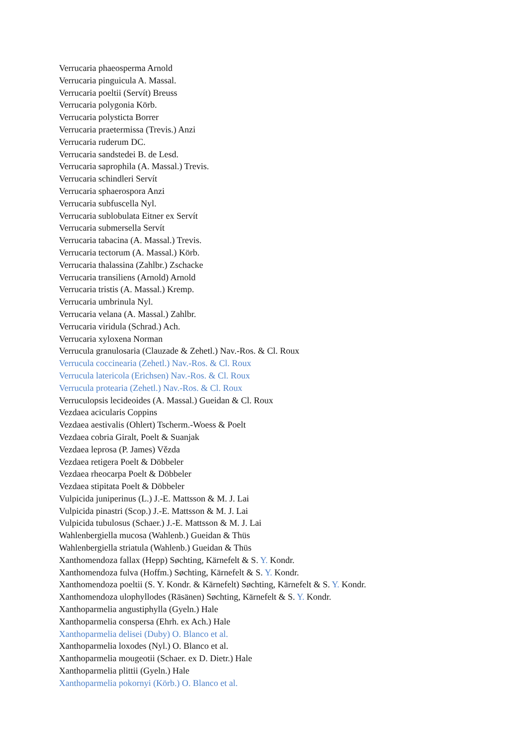Verrucaria phaeosperma Arnold
Verrucaria pinguicula A. Massal.
Verrucaria poeltii (Servít) Breuss
Verrucaria polygonia Körb.
Verrucaria polysticta Borrer
Verrucaria praetermissa (Trevis.) Anzi
Verrucaria ruderum DC.
Verrucaria sandstedei B. de Lesd.
Verrucaria saprophila (A. Massal.) Trevis.
Verrucaria schindleri Servít
Verrucaria sphaerospora Anzi
Verrucaria subfuscella Nyl.
Verrucaria sublobulata Eitner ex Servít
Verrucaria submersella Servít
Verrucaria tabacina (A. Massal.) Trevis.
Verrucaria tectorum (A. Massal.) Körb.
Verrucaria thalassina (Zahlbr.) Zschacke
Verrucaria transiliens (Arnold) Arnold
Verrucaria tristis (A. Massal.) Kremp.
Verrucaria umbrinula Nyl.
Verrucaria velana (A. Massal.) Zahlbr.
Verrucaria viridula (Schrad.) Ach.
Verrucaria xyloxena Norman
Verrucula granulosaria (Clauzade & Zehetl.) Nav.-Ros. & Cl. Roux
Verrucula coccinearia (Zehetl.) Nav.-Ros. & Cl. Roux
Verrucula latericola (Erichsen) Nav.-Ros. & Cl. Roux
Verrucula protearia (Zehetl.) Nav.-Ros. & Cl. Roux
Verruculopsis lecideoides (A. Massal.) Gueidan & Cl. Roux
Vezdaea acicularis Coppins
Vezdaea aestivalis (Ohlert) Tscherm.-Woess & Poelt
Vezdaea cobria Giralt, Poelt & Suanjak
Vezdaea leprosa (P. James) Vězda
Vezdaea retigera Poelt & Döbbeler
Vezdaea rheocarpa Poelt & Döbbeler
Vezdaea stipitata Poelt & Döbbeler
Vulpicida juniperinus (L.) J.-E. Mattsson & M. J. Lai
Vulpicida pinastri (Scop.) J.-E. Mattsson & M. J. Lai
Vulpicida tubulosus (Schaer.) J.-E. Mattsson & M. J. Lai
Wahlenbergiella mucosa (Wahlenb.) Gueidan & Thüs
Wahlenbergiella striatula (Wahlenb.) Gueidan & Thüs
Xanthomendoza fallax (Hepp) Søchting, Kärnefelt & S. Y. Kondr.
Xanthomendoza fulva (Hoffm.) Søchting, Kärnefelt & S. Y. Kondr.
Xanthomendoza poeltii (S. Y. Kondr. & Kärnefelt) Søchting, Kärnefelt & S. Y. Kondr.
Xanthomendoza ulophyllodes (Räsänen) Søchting, Kärnefelt & S. Y. Kondr.
Xanthoparmelia angustiphylla (Gyeln.) Hale
Xanthoparmelia conspersa (Ehrh. ex Ach.) Hale
Xanthoparmelia delisei (Duby) O. Blanco et al.
Xanthoparmelia loxodes (Nyl.) O. Blanco et al.
Xanthoparmelia mougeotii (Schaer. ex D. Dietr.) Hale
Xanthoparmelia plittii (Gyeln.) Hale
Xanthoparmelia pokornyi (Körb.) O. Blanco et al.